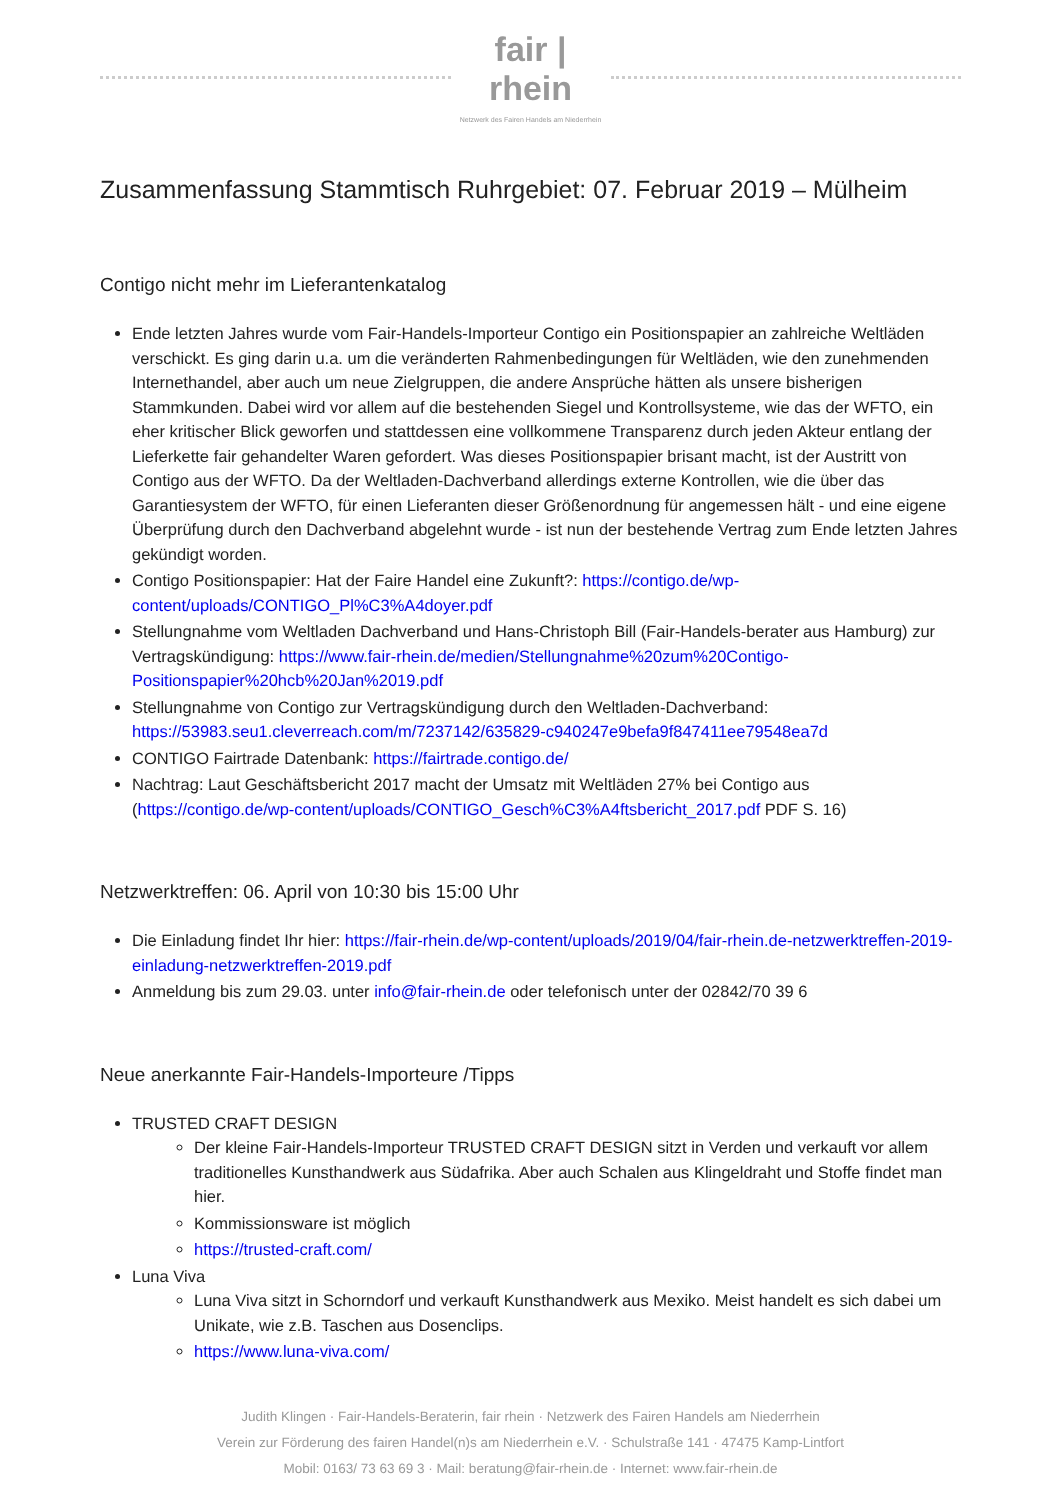fair | rhein
Netzwerk des Fairen Handels am Niederrhein
Zusammenfassung Stammtisch Ruhrgebiet: 07. Februar 2019 – Mülheim
Contigo nicht mehr im Lieferantenkatalog
Ende letzten Jahres wurde vom Fair-Handels-Importeur Contigo ein Positionspapier an zahlreiche Weltläden verschickt. Es ging darin u.a. um die veränderten Rahmenbedingungen für Weltläden, wie den zunehmenden Internethandel, aber auch um neue Zielgruppen, die andere Ansprüche hätten als unsere bisherigen Stammkunden. Dabei wird vor allem auf die bestehenden Siegel und Kontrollsysteme, wie das der WFTO, ein eher kritischer Blick geworfen und stattdessen eine vollkommene Transparenz durch jeden Akteur entlang der Lieferkette fair gehandelter Waren gefordert. Was dieses Positionspapier brisant macht, ist der Austritt von Contigo aus der WFTO. Da der Weltladen-Dachverband allerdings externe Kontrollen, wie die über das Garantiesystem der WFTO, für einen Lieferanten dieser Größenordnung für angemessen hält - und eine eigene Überprüfung durch den Dachverband abgelehnt wurde - ist nun der bestehende Vertrag zum Ende letzten Jahres gekündigt worden.
Contigo Positionspapier: Hat der Faire Handel eine Zukunft?: https://contigo.de/wp-content/uploads/CONTIGO_Pl%C3%A4doyer.pdf
Stellungnahme vom Weltladen Dachverband und Hans-Christoph Bill (Fair-Handels-berater aus Hamburg) zur Vertragskündigung: https://www.fair-rhein.de/medien/Stellungnahme%20zum%20Contigo-Positionspapier%20hcb%20Jan%2019.pdf
Stellungnahme von Contigo zur Vertragskündigung durch den Weltladen-Dachverband: https://53983.seu1.cleverreach.com/m/7237142/635829-c940247e9befa9f847411ee79548ea7d
CONTIGO Fairtrade Datenbank: https://fairtrade.contigo.de/
Nachtrag: Laut Geschäftsbericht 2017 macht der Umsatz mit Weltläden 27% bei Contigo aus (https://contigo.de/wp-content/uploads/CONTIGO_Gesch%C3%A4ftsbericht_2017.pdf PDF S. 16)
Netzwerktreffen: 06. April von 10:30 bis 15:00 Uhr
Die Einladung findet Ihr hier: https://fair-rhein.de/wp-content/uploads/2019/04/fair-rhein.de-netzwerktreffen-2019-einladung-netzwerktreffen-2019.pdf
Anmeldung bis zum 29.03. unter info@fair-rhein.de oder telefonisch unter der 02842/70 39 6
Neue anerkannte Fair-Handels-Importeure /Tipps
TRUSTED CRAFT DESIGN
Der kleine Fair-Handels-Importeur TRUSTED CRAFT DESIGN sitzt in Verden und verkauft vor allem traditionelles Kunsthandwerk aus Südafrika. Aber auch Schalen aus Klingeldraht und Stoffe findet man hier.
Kommissionsware ist möglich
https://trusted-craft.com/
Luna Viva
Luna Viva sitzt in Schorndorf und verkauft Kunsthandwerk aus Mexiko. Meist handelt es sich dabei um Unikate, wie z.B. Taschen aus Dosenclips.
https://www.luna-viva.com/
Judith Klingen · Fair-Handels-Beraterin, fair rhein · Netzwerk des Fairen Handels am Niederrhein
Verein zur Förderung des fairen Handel(n)s am Niederrhein e.V. · Schulstraße 141 · 47475 Kamp-Lintfort
Mobil: 0163/ 73 63 69 3 · Mail: beratung@fair-rhein.de · Internet: www.fair-rhein.de